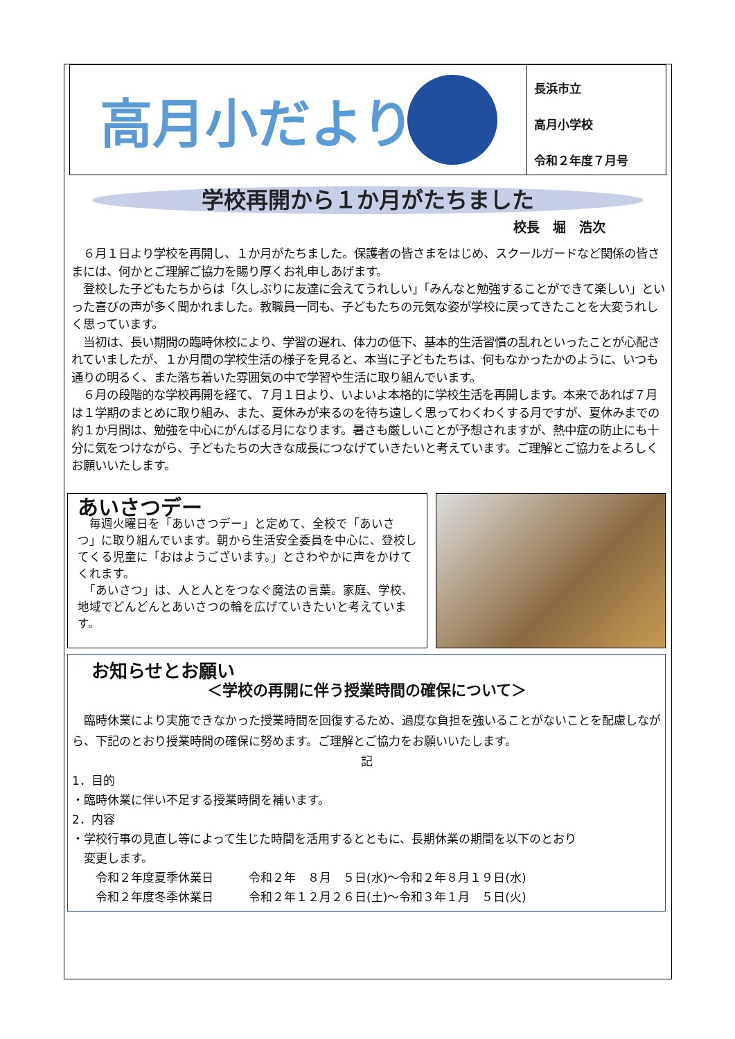高月小だより
長浜市立
高月小学校
令和２年度７月号
学校再開から１か月がたちました
校長　堀　浩次
　６月１日より学校を再開し、１か月がたちました。保護者の皆さまをはじめ、スクールガードなど関係の皆さまには、何かとご理解ご協力を賜り厚くお礼申しあげます。
　登校した子どもたちからは「久しぶりに友達に会えてうれしい」「みんなと勉強することができて楽しい」といった喜びの声が多く聞かれました。教職員一同も、子どもたちの元気な姿が学校に戻ってきたことを大変うれしく思っています。
　当初は、長い期間の臨時休校により、学習の遅れ、体力の低下、基本的生活習慣の乱れといったことが心配されていましたが、１か月間の学校生活の様子を見ると、本当に子どもたちは、何もなかったかのように、いつも通りの明るく、また落ち着いた雰囲気の中で学習や生活に取り組んでいます。
　６月の段階的な学校再開を経て、７月１日より、いよいよ本格的に学校生活を再開します。本来であれば７月は１学期のまとめに取り組み、また、夏休みが来るのを待ち遠しく思ってわくわくする月ですが、夏休みまでの約１か月間は、勉強を中心にがんばる月になります。暑さも厳しいことが予想されますが、熱中症の防止にも十分に気をつけながら、子どもたちの大きな成長につなげていきたいと考えています。ご理解とご協力をよろしくお願いいたします。
あいさつデー
　毎週火曜日を「あいさつデー」と定めて、全校で「あいさつ」に取り組んでいます。朝から生活安全委員を中心に、登校してくる児童に「おはようございます。」とさわやかに声をかけてくれます。
　「あいさつ」は、人と人とをつなぐ魔法の言葉。家庭、学校、地域でどんどんとあいさつの輪を広げていきたいと考えています。
お知らせとお願い
＜学校の再開に伴う授業時間の確保について＞
　臨時休業により実施できなかった授業時間を回復するため、過度な負担を強いることがないことを配慮しながら、下記のとおり授業時間の確保に努めます。ご理解とご協力をお願いいたします。
記
1．目的
・臨時休業に伴い不足する授業時間を補います。
2．内容
・学校行事の見直し等によって生じた時間を活用するとともに、長期休業の期間を以下のとおり
　変更します。
　　令和２年度夏季休業日　　　令和２年　８月　５日(水)～令和２年８月１９日(水)
　　令和２年度冬季休業日　　　令和２年１２月２６日(土)～令和３年１月　５日(火)